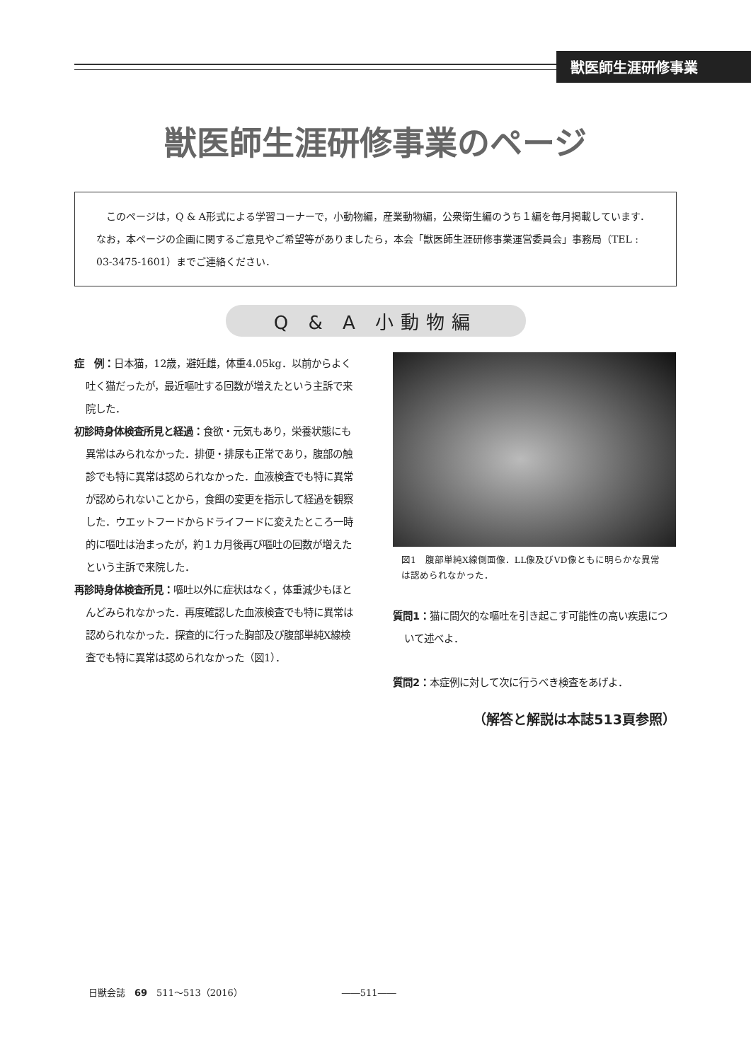獣医師生涯研修事業
獣医師生涯研修事業のページ
　このページは，Q & A形式による学習コーナーで，小動物編，産業動物編，公衆衛生編のうち１編を毎月掲載しています．なお，本ページの企画に関するご意見やご希望等がありましたら，本会「獣医師生涯研修事業運営委員会」事務局（TEL : 03-3475-1601）までご連絡ください．
Q & A 小動物編
症　例：日本猫，12歳，避妊雌，体重4.05kg．以前からよく吐く猫だったが，最近嘔吐する回数が増えたという主訴で来院した．
初診時身体検査所見と経過：食欲・元気もあり，栄養状態にも異常はみられなかった．排便・排尿も正常であり，腹部の触診でも特に異常は認められなかった．血液検査でも特に異常が認められないことから，食餌の変更を指示して経過を観察した．ウエットフードからドライフードに変えたところ一時的に嘔吐は治まったが，約１カ月後再び嘔吐の回数が増えたという主訴で来院した．
再診時身体検査所見：嘔吐以外に症状はなく，体重減少もほとんどみられなかった．再度確認した血液検査でも特に異常は認められなかった．探査的に行った胸部及び腹部単純X線検査でも特に異常は認められなかった（図1）．
図1　腹部単純X線側面像．LL像及びVD像ともに明らかな異常は認められなかった．
質問1：猫に間欠的な嘔吐を引き起こす可能性の高い疾患について述べよ．
質問2：本症例に対して次に行うべき検査をあげよ．
（解答と解説は本誌513頁参照）
日獣会誌　69　511～513（2016） ――511――